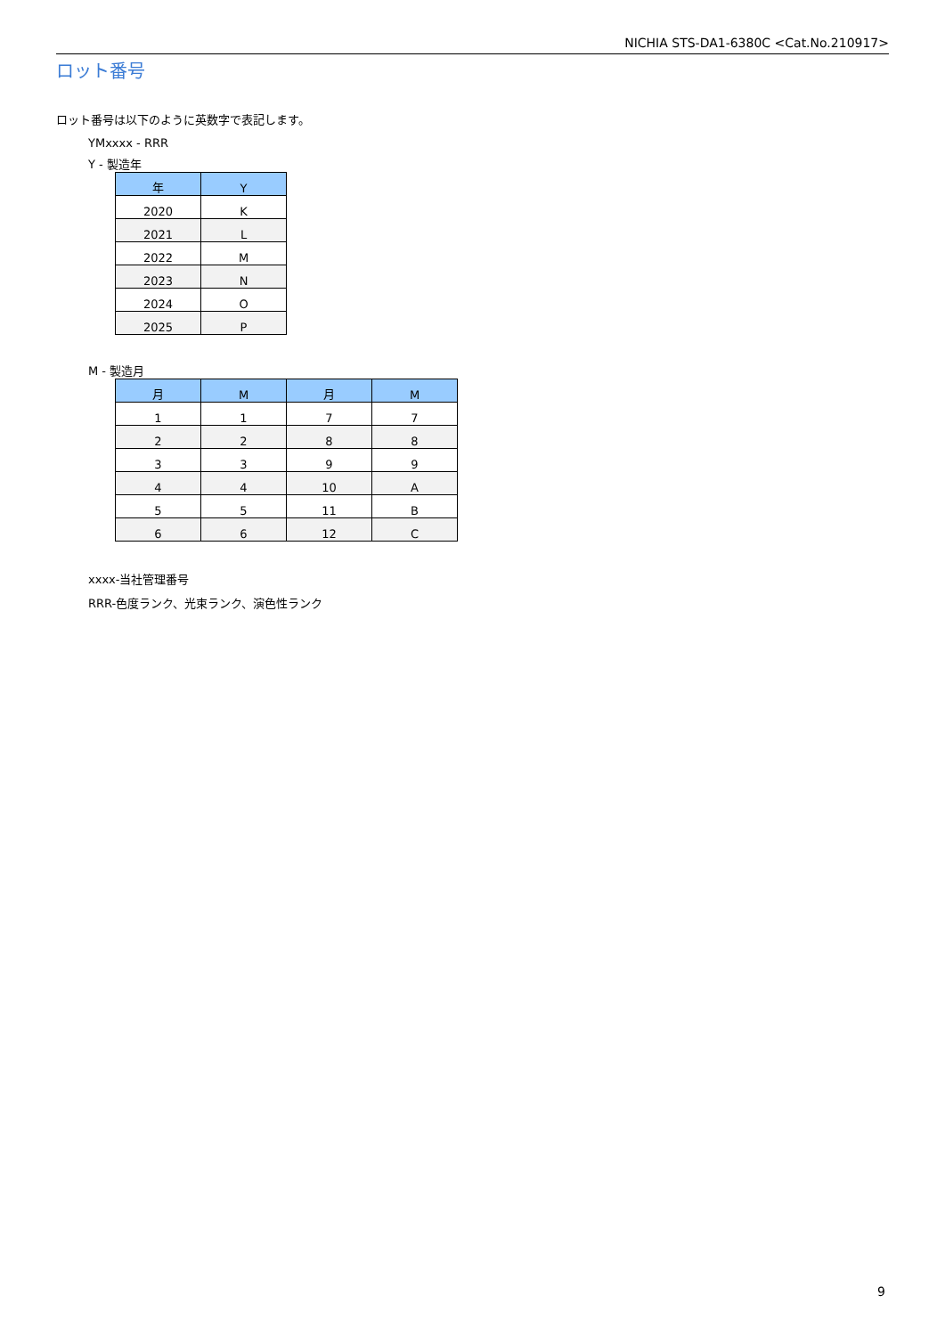NICHIA STS-DA1-6380C <Cat.No.210917>
ロット番号
ロット番号は以下のように英数字で表記します。
YMxxxx - RRR
Y - 製造年
| 年 | Y |
| --- | --- |
| 2020 | K |
| 2021 | L |
| 2022 | M |
| 2023 | N |
| 2024 | O |
| 2025 | P |
M - 製造月
| 月 | M | 月 | M |
| --- | --- | --- | --- |
| 1 | 1 | 7 | 7 |
| 2 | 2 | 8 | 8 |
| 3 | 3 | 9 | 9 |
| 4 | 4 | 10 | A |
| 5 | 5 | 11 | B |
| 6 | 6 | 12 | C |
xxxx-当社管理番号
RRR-色度ランク、光束ランク、演色性ランク
9